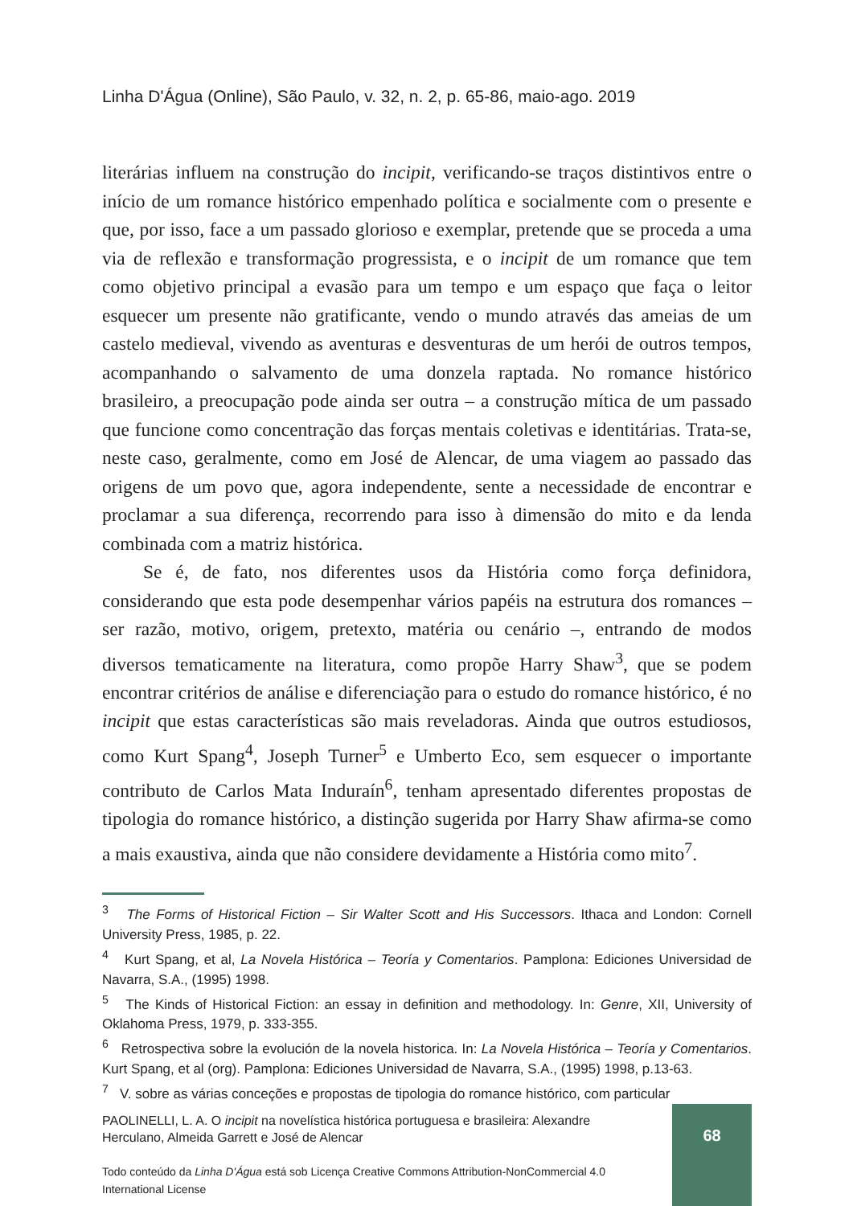Linha D'Água (Online), São Paulo, v. 32, n. 2, p. 65-86, maio-ago. 2019
literárias influem na construção do incipit, verificando-se traços distintivos entre o início de um romance histórico empenhado política e socialmente com o presente e que, por isso, face a um passado glorioso e exemplar, pretende que se proceda a uma via de reflexão e transformação progressista, e o incipit de um romance que tem como objetivo principal a evasão para um tempo e um espaço que faça o leitor esquecer um presente não gratificante, vendo o mundo através das ameias de um castelo medieval, vivendo as aventuras e desventuras de um herói de outros tempos, acompanhando o salvamento de uma donzela raptada. No romance histórico brasileiro, a preocupação pode ainda ser outra – a construção mítica de um passado que funcione como concentração das forças mentais coletivas e identitárias. Trata-se, neste caso, geralmente, como em José de Alencar, de uma viagem ao passado das origens de um povo que, agora independente, sente a necessidade de encontrar e proclamar a sua diferença, recorrendo para isso à dimensão do mito e da lenda combinada com a matriz histórica.
Se é, de fato, nos diferentes usos da História como força definidora, considerando que esta pode desempenhar vários papéis na estrutura dos romances – ser razão, motivo, origem, pretexto, matéria ou cenário –, entrando de modos diversos tematicamente na literatura, como propõe Harry Shaw<sup>3</sup>, que se podem encontrar critérios de análise e diferenciação para o estudo do romance histórico, é no incipit que estas características são mais reveladoras. Ainda que outros estudiosos, como Kurt Spang<sup>4</sup>, Joseph Turner<sup>5</sup> e Umberto Eco, sem esquecer o importante contributo de Carlos Mata Induraín<sup>6</sup>, tenham apresentado diferentes propostas de tipologia do romance histórico, a distinção sugerida por Harry Shaw afirma-se como a mais exaustiva, ainda que não considere devidamente a História como mito<sup>7</sup>.
<sup>3</sup> The Forms of Historical Fiction – Sir Walter Scott and His Successors. Ithaca and London: Cornell University Press, 1985, p. 22.
<sup>4</sup> Kurt Spang, et al, La Novela Histórica – Teoría y Comentarios. Pamplona: Ediciones Universidad de Navarra, S.A., (1995) 1998.
<sup>5</sup> The Kinds of Historical Fiction: an essay in definition and methodology. In: Genre, XII, University of Oklahoma Press, 1979, p. 333-355.
<sup>6</sup> Retrospectiva sobre la evolución de la novela historica. In: La Novela Histórica – Teoría y Comentarios. Kurt Spang, et al (org). Pamplona: Ediciones Universidad de Navarra, S.A., (1995) 1998, p.13-63.
<sup>7</sup> V. sobre as várias conceções e propostas de tipologia do romance histórico, com particular
PAOLINELLI, L. A. O incipit na novelística histórica portuguesa e brasileira: Alexandre Herculano, Almeida Garrett e José de Alencar
Todo conteúdo da Linha D'Água está sob Licença Creative Commons Attribution-NonCommercial 4.0 International License
68